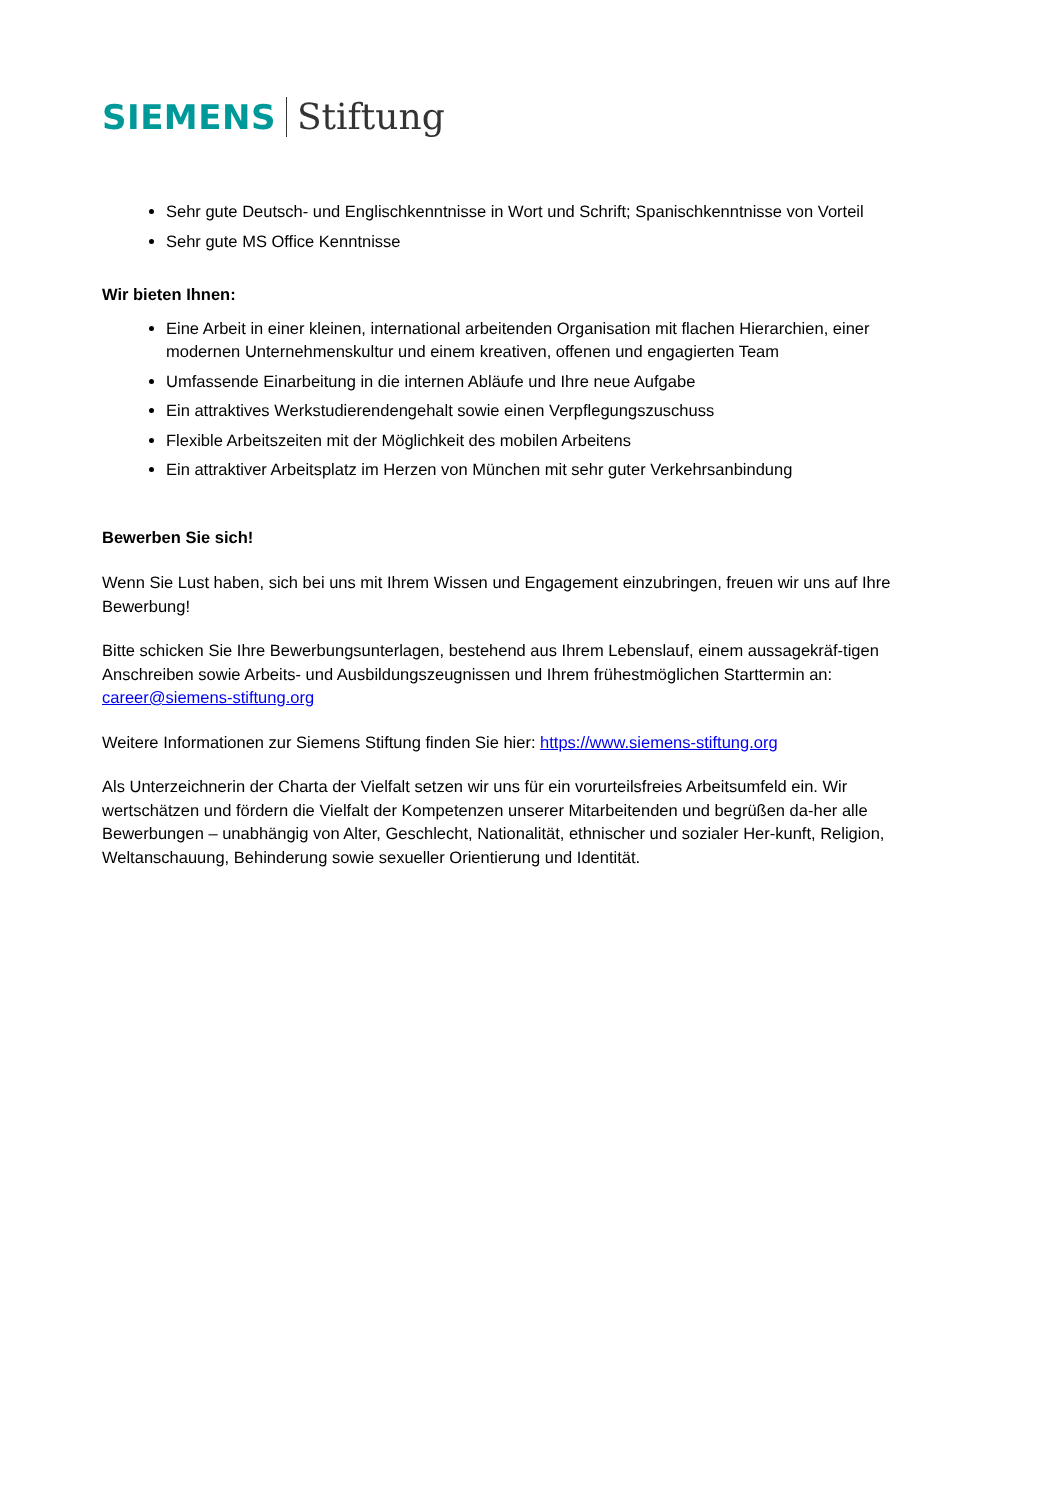SIEMENS Stiftung
Sehr gute Deutsch- und Englischkenntnisse in Wort und Schrift; Spanischkenntnisse von Vorteil
Sehr gute MS Office Kenntnisse
Wir bieten Ihnen:
Eine Arbeit in einer kleinen, international arbeitenden Organisation mit flachen Hierarchien, einer modernen Unternehmenskultur und einem kreativen, offenen und engagierten Team
Umfassende Einarbeitung in die internen Abläufe und Ihre neue Aufgabe
Ein attraktives Werkstudierendengehalt sowie einen Verpflegungszuschuss
Flexible Arbeitszeiten mit der Möglichkeit des mobilen Arbeitens
Ein attraktiver Arbeitsplatz im Herzen von München mit sehr guter Verkehrsanbindung
Bewerben Sie sich!
Wenn Sie Lust haben, sich bei uns mit Ihrem Wissen und Engagement einzubringen, freuen wir uns auf Ihre Bewerbung!
Bitte schicken Sie Ihre Bewerbungsunterlagen, bestehend aus Ihrem Lebenslauf, einem aussagekräf-tigen Anschreiben sowie Arbeits- und Ausbildungszeugnissen und Ihrem frühestmöglichen Starttermin an: career@siemens-stiftung.org
Weitere Informationen zur Siemens Stiftung finden Sie hier: https://www.siemens-stiftung.org
Als Unterzeichnerin der Charta der Vielfalt setzen wir uns für ein vorurteilsfreies Arbeitsumfeld ein. Wir wertschätzen und fördern die Vielfalt der Kompetenzen unserer Mitarbeitenden und begrüßen da-her alle Bewerbungen – unabhängig von Alter, Geschlecht, Nationalität, ethnischer und sozialer Her-kunft, Religion, Weltanschauung, Behinderung sowie sexueller Orientierung und Identität.